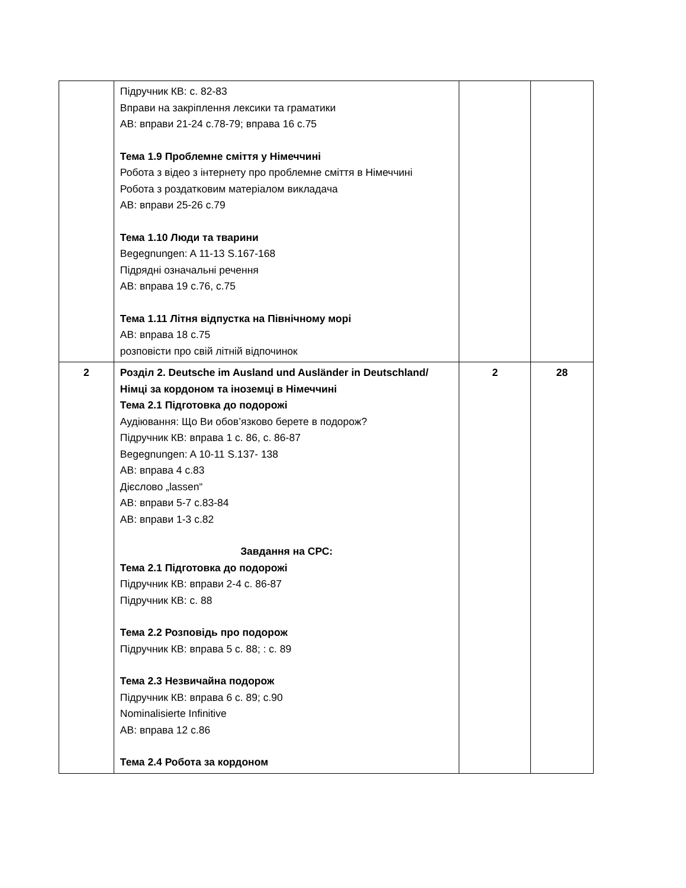| | Підручник КВ: с. 82-83 Вправи на закріплення лексики та граматики АВ: вправи 21-24 с.78-79; вправа 16 с.75 Тема 1.9 Проблемне сміття у Німеччині Робота з відео з інтернету про проблемне сміття в Німеччині Робота з роздатковим матеріалом викладача АВ: вправи 25-26 с.79 Тема 1.10 Люди та тварини Begegnungen: A 11-13 S.167-168 Підрядні означальні речення АВ: вправа 19 с.76, с.75 Тема 1.11 Літня відпустка на Північному морі АВ: вправа 18 с.75 розповісти про свій літній відпочинок | | |
| 2 | Розділ 2. Deutsche im Ausland und Ausländer in Deutschland/ Німці за кордоном та іноземці в Німеччині Тема 2.1 Підготовка до подорожі Аудіювання: Що Ви обов’язково берете в подорож? Підручник КВ: вправа 1 с. 86, с. 86-87 Begegnungen: A 10-11 S.137- 138 АВ: вправа 4 с.83 Дієслово „lassen“ АВ: вправи 5-7 с.83-84 АВ: вправи 1-3 с.82 Завдання на СРС: Тема 2.1 Підготовка до подорожі Підручник КВ: вправи 2-4 с. 86-87 Підручник КВ: с. 88 Тема 2.2 Розповідь про подорож Підручник КВ: вправа 5 с. 88; : с. 89 Тема 2.3 Незвичайна подорож Підручник КВ: вправа 6 с. 89; с.90 Nominalisierte Infinitive АВ: вправа 12 с.86 Тема 2.4 Робота за кордоном | 2 | 28 |